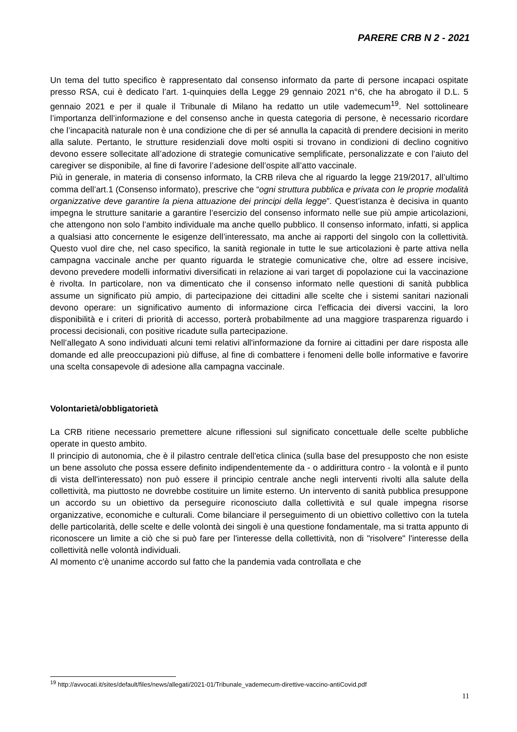PARERE CRB N 2 - 2021
Un tema del tutto specifico è rappresentato dal consenso informato da parte di persone incapaci ospitate presso RSA, cui è dedicato l’art. 1-quinquies della Legge 29 gennaio 2021 n°6, che ha abrogato il D.L. 5 gennaio 2021 e per il quale il Tribunale di Milano ha redatto un utile vademecum<sup>19</sup>. Nel sottolineare l’importanza dell’informazione e del consenso anche in questa categoria di persone, è necessario ricordare che l’incapacità naturale non è una condizione che di per sé annulla la capacità di prendere decisioni in merito alla salute. Pertanto, le strutture residenziali dove molti ospiti si trovano in condizioni di declino cognitivo devono essere sollecitate all’adozione di strategie comunicative semplificate, personalizzate e con l’aiuto del caregiver se disponibile, al fine di favorire l’adesione dell’ospite all’atto vaccinale.
Più in generale, in materia di consenso informato, la CRB rileva che al riguardo la legge 219/2017, all’ultimo comma dell’art.1 (Consenso informato), prescrive che “ogni struttura pubblica e privata con le proprie modalità organizzative deve garantire la piena attuazione dei principi della legge”. Quest’istanza è decisiva in quanto impegna le strutture sanitarie a garantire l’esercizio del consenso informato nelle sue più ampie articolazioni, che attengono non solo l’ambito individuale ma anche quello pubblico. Il consenso informato, infatti, si applica a qualsiasi atto concernente le esigenze dell’interessato, ma anche ai rapporti del singolo con la collettività. Questo vuol dire che, nel caso specifico, la sanità regionale in tutte le sue articolazioni è parte attiva nella campagna vaccinale anche per quanto riguarda le strategie comunicative che, oltre ad essere incisive, devono prevedere modelli informativi diversificati in relazione ai vari target di popolazione cui la vaccinazione è rivolta. In particolare, non va dimenticato che il consenso informato nelle questioni di sanità pubblica assume un significato più ampio, di partecipazione dei cittadini alle scelte che i sistemi sanitari nazionali devono operare: un significativo aumento di informazione circa l’efficacia dei diversi vaccini, la loro disponibilità e i criteri di priorità di accesso, porterà probabilmente ad una maggiore trasparenza riguardo i processi decisionali, con positive ricadute sulla partecipazione.
Nell’allegato A sono individuati alcuni temi relativi all'informazione da fornire ai cittadini per dare risposta alle domande ed alle preoccupazioni più diffuse, al fine di combattere i fenomeni delle bolle informative e favorire una scelta consapevole di adesione alla campagna vaccinale.
Volontarietà/obbligatorietà
La CRB ritiene necessario premettere alcune riflessioni sul significato concettuale delle scelte pubbliche operate in questo ambito.
Il principio di autonomia, che è il pilastro centrale dell'etica clinica (sulla base del presupposto che non esiste un bene assoluto che possa essere definito indipendentemente da - o addirittura contro - la volontà e il punto di vista dell'interessato) non può essere il principio centrale anche negli interventi rivolti alla salute della collettività, ma piuttosto ne dovrebbe costituire un limite esterno. Un intervento di sanità pubblica presuppone un accordo su un obiettivo da perseguire riconosciuto dalla collettività e sul quale impegna risorse organizzative, economiche e culturali. Come bilanciare il perseguimento di un obiettivo collettivo con la tutela delle particolarità, delle scelte e delle volontà dei singoli è una questione fondamentale, ma si tratta appunto di riconoscere un limite a ciò che si può fare per l'interesse della collettività, non di "risolvere" l'interesse della collettività nelle volontà individuali.
Al momento c'è unanime accordo sul fatto che la pandemia vada controllata e che
<sup>19</sup> http://avvocati.it/sites/default/files/news/allegati/2021-01/Tribunale_vademecum-direttive-vaccino-antiCovid.pdf
11